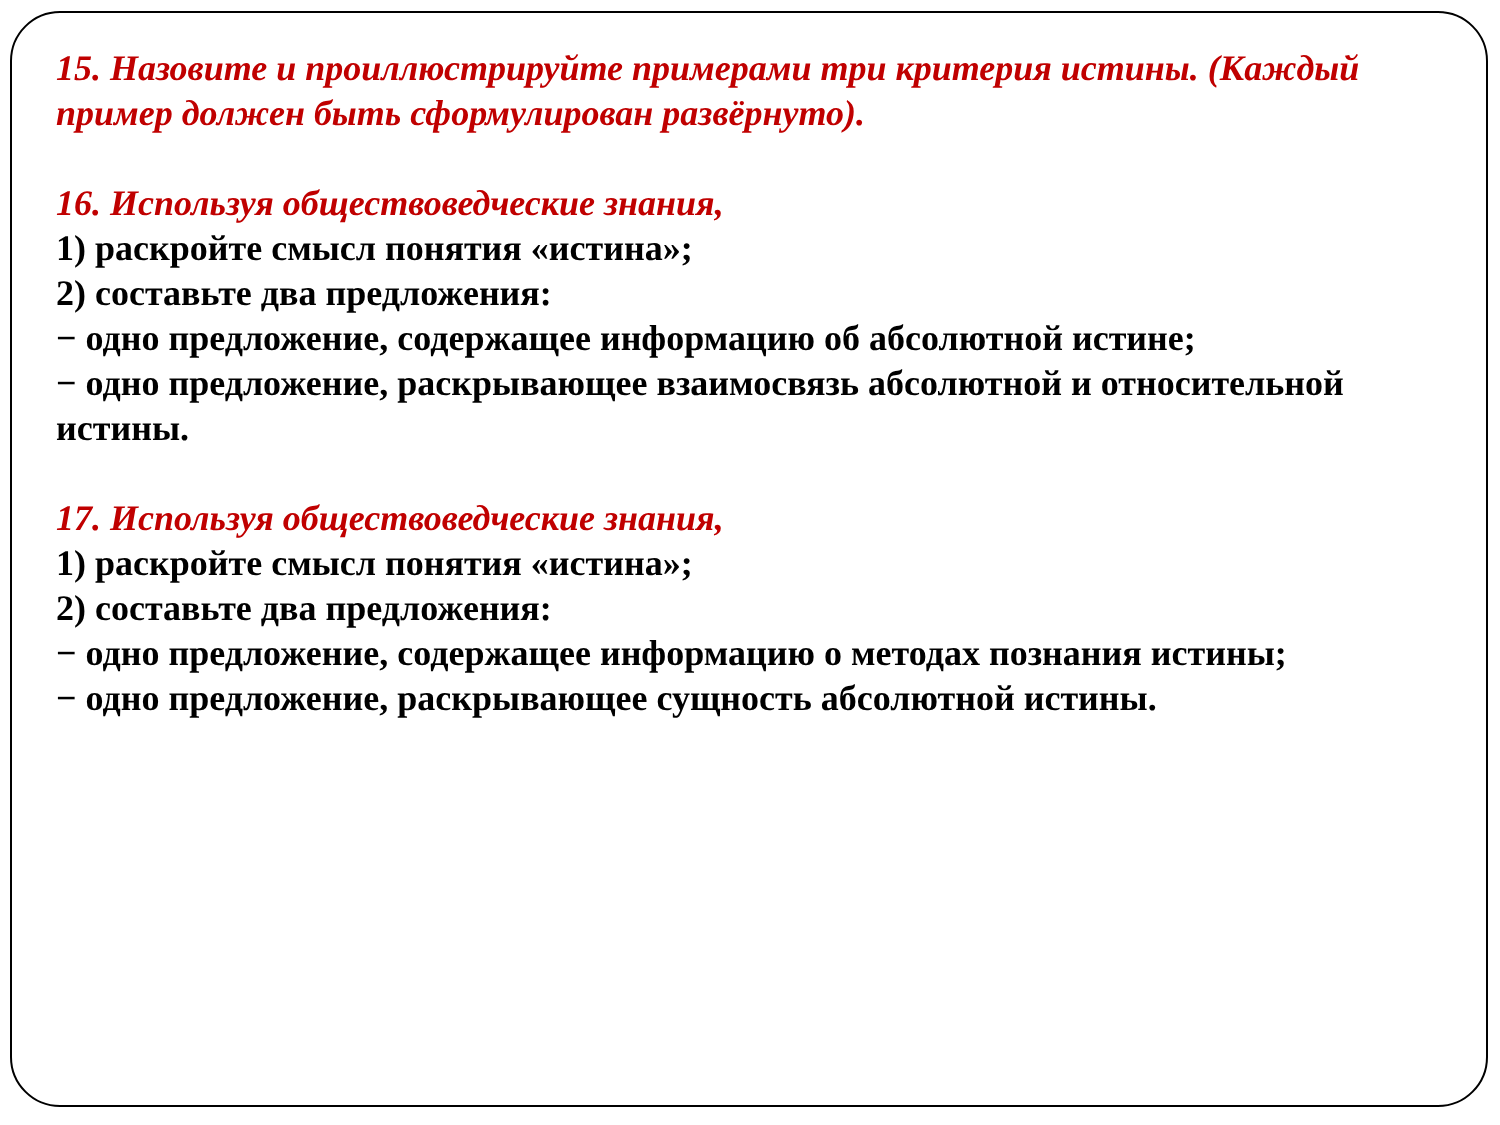15. Назовите и проиллюстрируйте примерами три критерия истины. (Каждый пример должен быть сформулирован развёрнуто).
16. Используя обществоведческие знания,
1) раскройте смысл понятия «истина»;
2) составьте два предложения:
− одно предложение, содержащее информацию об абсолютной истине;
− одно предложение, раскрывающее взаимосвязь абсолютной и относительной истины.
17. Используя обществоведческие знания,
1) раскройте смысл понятия «истина»;
2) составьте два предложения:
− одно предложение, содержащее информацию о методах познания истины;
− одно предложение, раскрывающее сущность абсолютной истины.